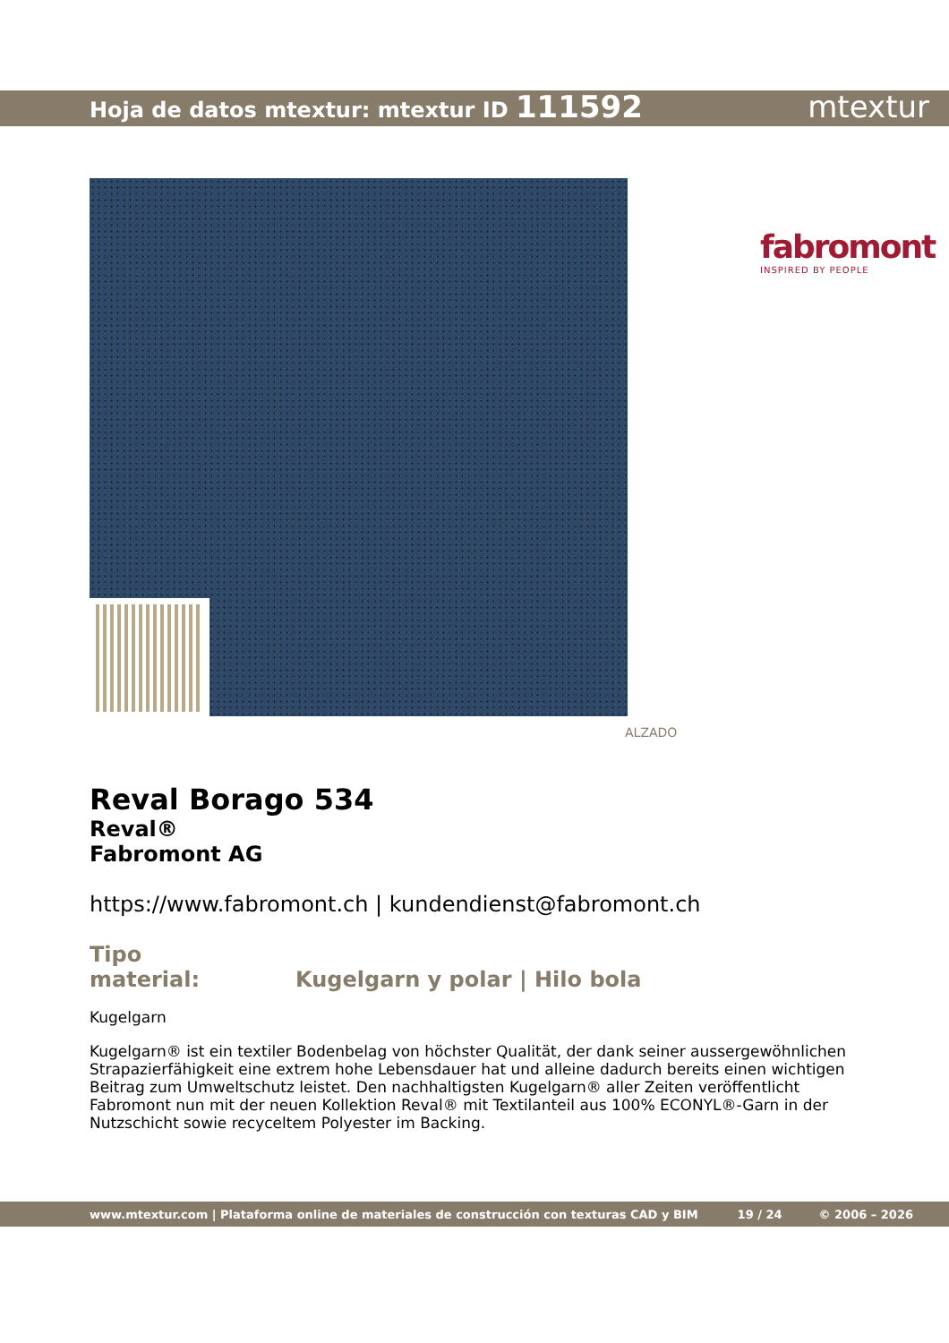Hoja de datos mtextur: mtextur ID 111592
mtextur
fabromont
INSPIRED BY PEOPLE
ALZADO
Reval Borago 534
Reval®
Fabromont AG
https://www.fabromont.ch | kundendienst@fabromont.ch
Tipo
material:
Kugelgarn y polar | Hilo bola
Kugelgarn
Kugelgarn® ist ein textiler Bodenbelag von höchster Qualität, der dank seiner aussergewöhnlichen Strapazierfähigkeit eine extrem hohe Lebensdauer hat und alleine dadurch bereits einen wichtigen Beitrag zum Umweltschutz leistet. Den nachhaltigsten Kugelgarn® aller Zeiten veröffentlicht Fabromont nun mit der neuen Kollektion Reval® mit Textilanteil aus 100% ECONYL®-Garn in der Nutzschicht sowie recyceltem Polyester im Backing.
www.mtextur.com | Plataforma online de materiales de construcción con texturas CAD y BIM 19 / 24 © 2006 – 2026